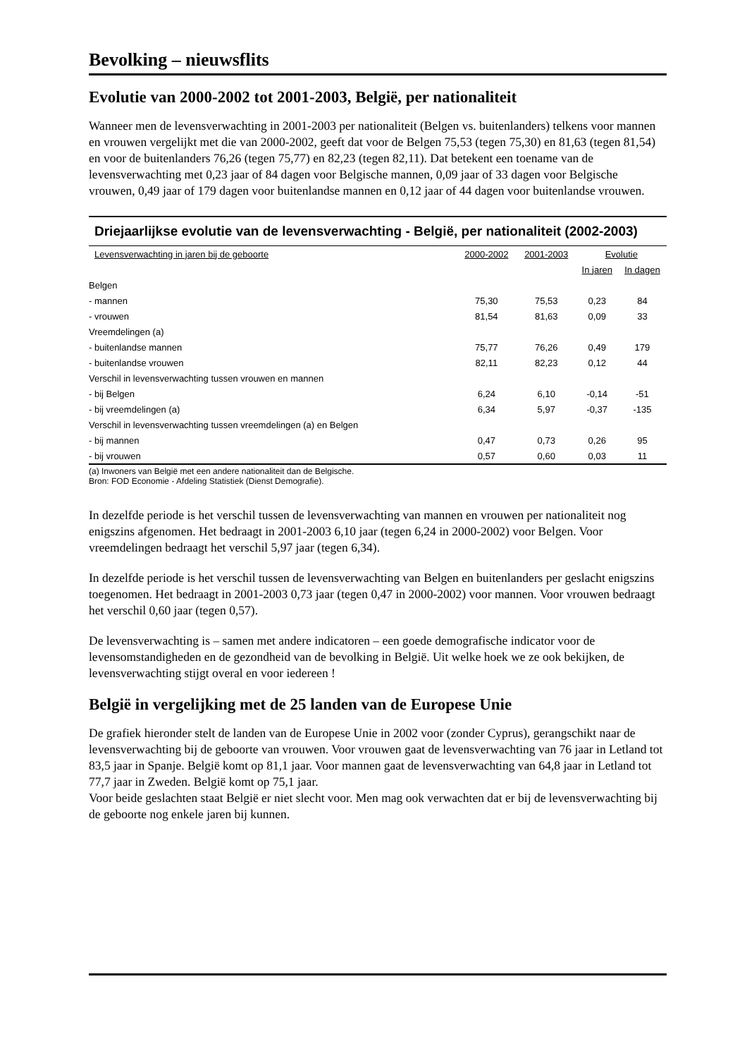Bevolking – nieuwsflits
Evolutie van 2000-2002 tot 2001-2003, België, per nationaliteit
Wanneer men de levensverwachting in 2001-2003 per nationaliteit (Belgen vs. buitenlanders) telkens voor mannen en vrouwen vergelijkt met die van 2000-2002, geeft dat voor de Belgen 75,53 (tegen 75,30) en 81,63 (tegen 81,54) en voor de buitenlanders 76,26 (tegen 75,77) en 82,23 (tegen 82,11). Dat betekent een toename van de levensverwachting met 0,23 jaar of 84 dagen voor Belgische mannen, 0,09 jaar of 33 dagen voor Belgische vrouwen, 0,49 jaar of 179 dagen voor buitenlandse mannen en 0,12 jaar of 44 dagen voor buitenlandse vrouwen.
Driejaarlijkse evolutie van de levensverwachting - België, per nationaliteit (2002-2003)
| Levensverwachting in jaren bij de geboorte | 2000-2002 | 2001-2003 | Evolutie | |
| --- | --- | --- | --- | --- |
| | | | In jaren | In dagen |
| Belgen | | | | |
| - mannen | 75,30 | 75,53 | 0,23 | 84 |
| - vrouwen | 81,54 | 81,63 | 0,09 | 33 |
| Vreemdelingen (a) | | | | |
| - buitenlandse mannen | 75,77 | 76,26 | 0,49 | 179 |
| - buitenlandse vrouwen | 82,11 | 82,23 | 0,12 | 44 |
| Verschil in levensverwachting tussen vrouwen en mannen | | | | |
| - bij Belgen | 6,24 | 6,10 | -0,14 | -51 |
| - bij vreemdelingen (a) | 6,34 | 5,97 | -0,37 | -135 |
| Verschil in levensverwachting tussen vreemdelingen (a) en Belgen | | | | |
| - bij mannen | 0,47 | 0,73 | 0,26 | 95 |
| - bij vrouwen | 0,57 | 0,60 | 0,03 | 11 |
(a) Inwoners van België met een andere nationaliteit dan de Belgische.
Bron: FOD Economie - Afdeling Statistiek (Dienst Demografie).
In dezelfde periode is het verschil tussen de levensverwachting van mannen en vrouwen per nationaliteit nog enigszins afgenomen. Het bedraagt in 2001-2003 6,10 jaar (tegen 6,24 in 2000-2002) voor Belgen. Voor vreemdelingen bedraagt het verschil 5,97 jaar (tegen 6,34).
In dezelfde periode is het verschil tussen de levensverwachting van Belgen en buitenlanders per geslacht enigszins toegenomen. Het bedraagt in 2001-2003 0,73 jaar (tegen 0,47 in 2000-2002) voor mannen. Voor vrouwen bedraagt het verschil 0,60 jaar (tegen 0,57).
De levensverwachting is – samen met andere indicatoren – een goede demografische indicator voor de levensomstandigheden en de gezondheid van de bevolking in België. Uit welke hoek we ze ook bekijken, de levensverwachting stijgt overal en voor iedereen !
België in vergelijking met de 25 landen van de Europese Unie
De grafiek hieronder stelt de landen van de Europese Unie in 2002 voor (zonder Cyprus), gerangschikt naar de levensverwachting bij de geboorte van vrouwen. Voor vrouwen gaat de levensverwachting van 76 jaar in Letland tot 83,5 jaar in Spanje. België komt op 81,1 jaar. Voor mannen gaat de levensverwachting van 64,8 jaar in Letland tot 77,7 jaar in Zweden. België komt op 75,1 jaar.
Voor beide geslachten staat België er niet slecht voor. Men mag ook verwachten dat er bij de levensverwachting bij de geboorte nog enkele jaren bij kunnen.